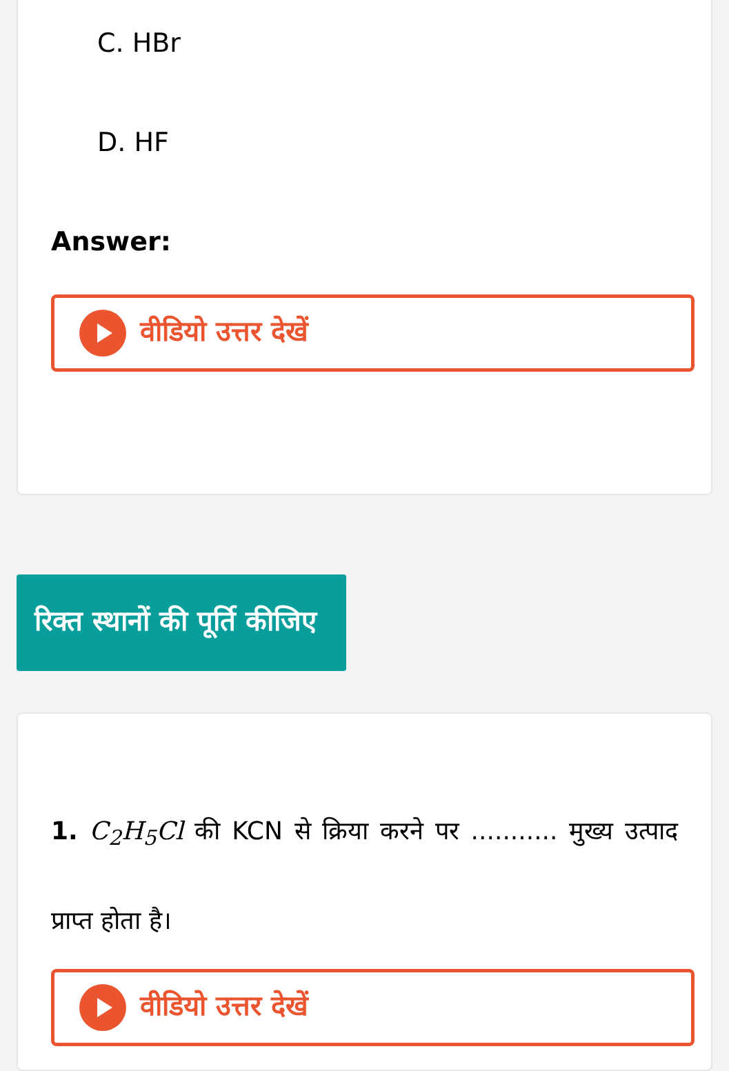C. HBr
D. HF
Answer:
वीडियो उत्तर देखें
रिक्त स्थानों की पूर्ति कीजिए
1. C<sub>2</sub>H<sub>5</sub>Cl की KCN से क्रिया करने पर ........... मुख्य उत्पाद प्राप्त होता है।
वीडियो उत्तर देखें